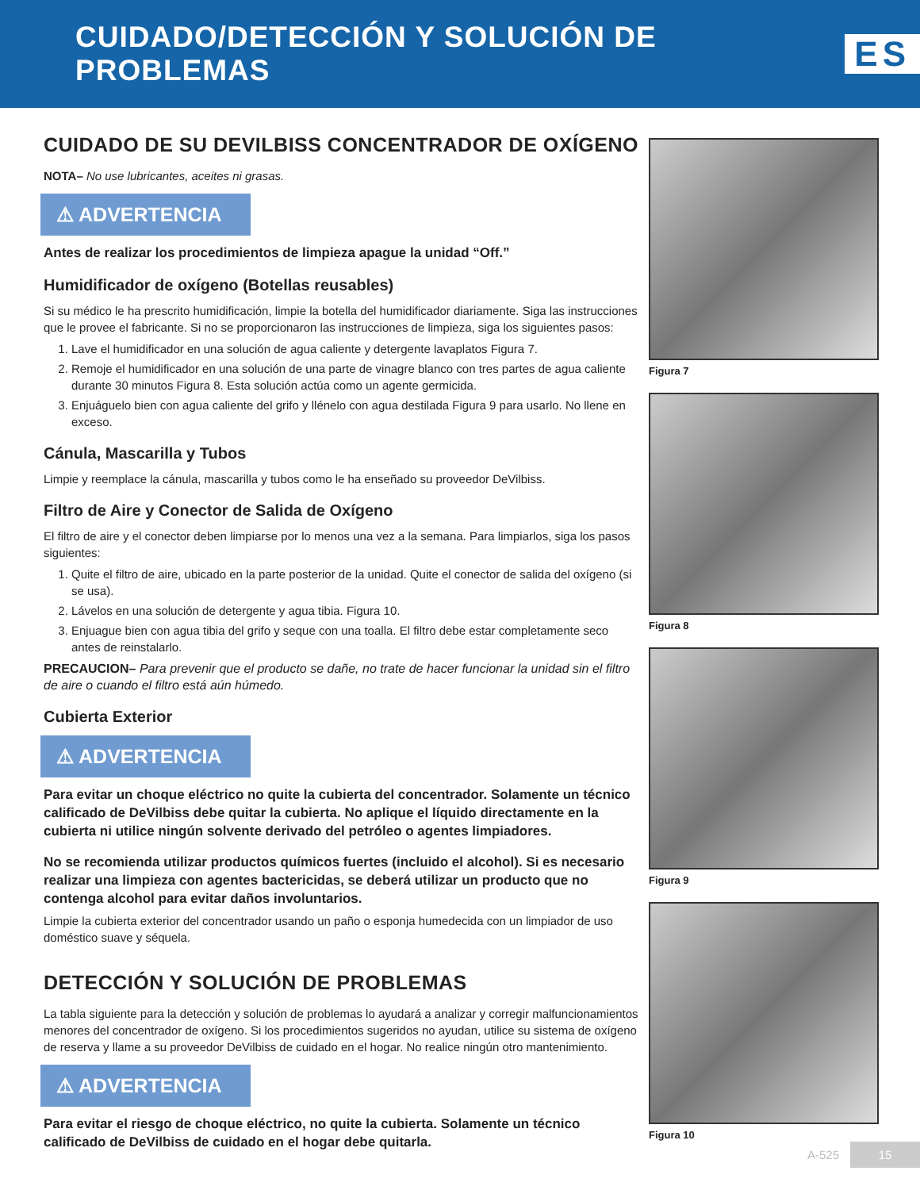CUIDADO/DETECCIÓN Y SOLUCIÓN DE PROBLEMAS
ES
CUIDADO DE SU DEVILBISS CONCENTRADOR DE OXÍGENO
NOTA– No use lubricantes, aceites ni grasas.
⚠ ADVERTENCIA
Antes de realizar los procedimientos de limpieza apague la unidad “Off.”
Humidificador de oxígeno (Botellas reusables)
Si su médico le ha prescrito humidificación, limpie la botella del humidificador diariamente. Siga las instrucciones que le provee el fabricante. Si no se proporcionaron las instrucciones de limpieza, siga los siguientes pasos:
1. Lave el humidificador en una solución de agua caliente y detergente lavaplatos Figura 7.
2. Remoje el humidificador en una solución de una parte de vinagre blanco con tres partes de agua caliente durante 30 minutos Figura 8. Esta solución actúa como un agente germicida.
3. Enjuáguelo bien con agua caliente del grifo y llénelo con agua destilada Figura 9 para usarlo. No llene en exceso.
Cánula, Mascarilla y Tubos
Limpie y reemplace la cánula, mascarilla y tubos como le ha enseñado su proveedor DeVilbiss.
Filtro de Aire y Conector de Salida de Oxígeno
El filtro de aire y el conector deben limpiarse por lo menos una vez a la semana. Para limpiarlos, siga los pasos siguientes:
1. Quite el filtro de aire, ubicado en la parte posterior de la unidad. Quite el conector de salida del oxígeno (si se usa).
2. Lávelos en una solución de detergente y agua tibia. Figura 10.
3. Enjuague bien con agua tibia del grifo y seque con una toalla. El filtro debe estar completamente seco antes de reinstalarlo.
PRECAUCION– Para prevenir que el producto se dañe, no trate de hacer funcionar la unidad sin el filtro de aire o cuando el filtro está aún húmedo.
Cubierta Exterior
⚠ ADVERTENCIA
Para evitar un choque eléctrico no quite la cubierta del concentrador. Solamente un técnico calificado de DeVilbiss debe quitar la cubierta. No aplique el líquido directamente en la cubierta ni utilice ningún solvente derivado del petróleo o agentes limpiadores.
No se recomienda utilizar productos químicos fuertes (incluido el alcohol). Si es necesario realizar una limpieza con agentes bactericidas, se deberá utilizar un producto que no contenga alcohol para evitar daños involuntarios.
Limpie la cubierta exterior del concentrador usando un paño o esponja humedecida con un limpiador de uso doméstico suave y séquela.
DETECCIÓN Y SOLUCIÓN DE PROBLEMAS
La tabla siguiente para la detección y solución de problemas lo ayudará a analizar y corregir malfuncionamientos menores del concentrador de oxígeno. Si los procedimientos sugeridos no ayudan, utilice su sistema de oxígeno de reserva y llame a su proveedor DeVilbiss de cuidado en el hogar. No realice ningún otro mantenimiento.
⚠ ADVERTENCIA
Para evitar el riesgo de choque eléctrico, no quite la cubierta. Solamente un técnico calificado de DeVilbiss de cuidado en el hogar debe quitarla.
Figura 7
Figura 8
Figura 9
Figura 10
A-525 15